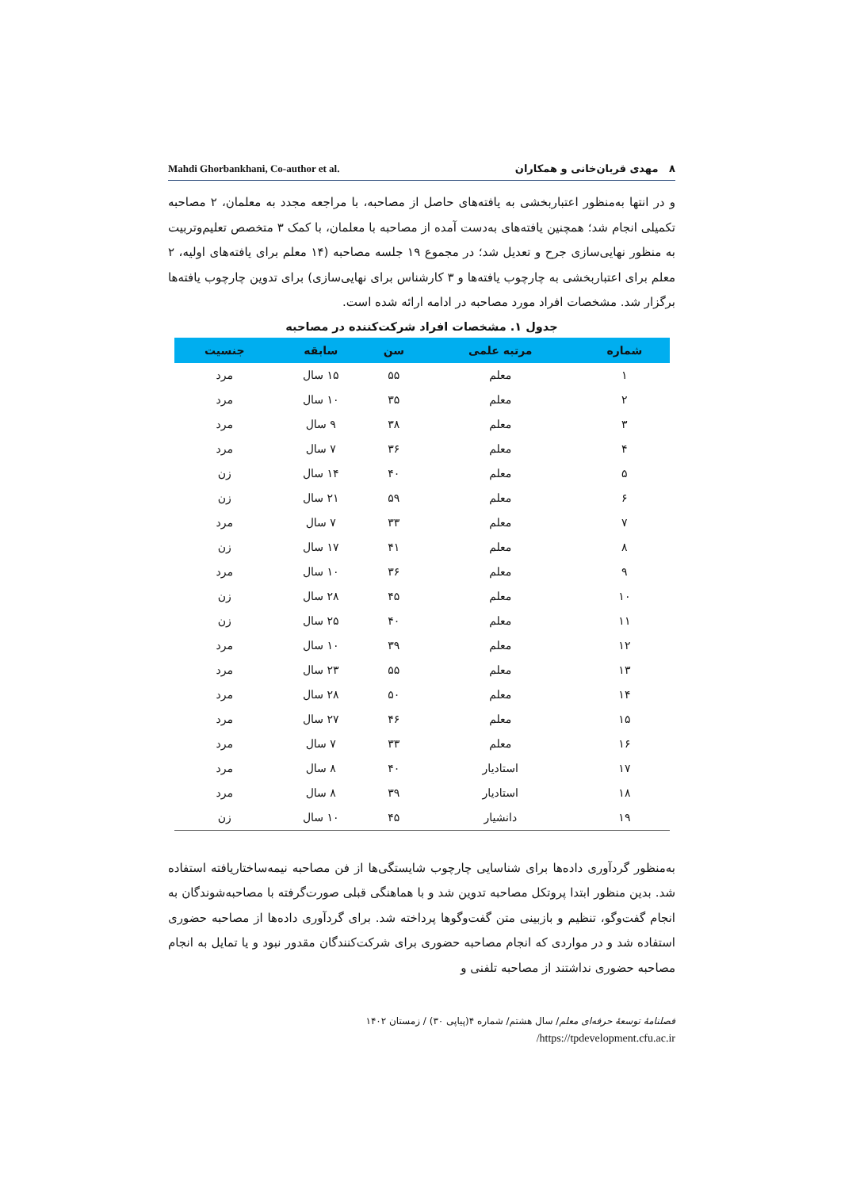Mahdi Ghorbankhani, Co-author et al. ۸ مهدی قربان‌خانی و همکاران
و در انتها به‌منظور اعتباربخشی به یافته‌های حاصل از مصاحبه، با مراجعه مجدد به معلمان، ۲ مصاحبه تکمیلی انجام شد؛ همچنین یافته‌های به‌دست آمده از مصاحبه با معلمان، با کمک ۳ متخصص تعلیم‌وتربیت به منظور نهایی‌سازی جرح و تعدیل شد؛ در مجموع ۱۹ جلسه مصاحبه (۱۴ معلم برای یافته‌های اولیه، ۲ معلم برای اعتباربخشی به چارچوب یافته‌ها و ۳ کارشناس برای نهایی‌سازی) برای تدوین چارچوب یافته‌ها برگزار شد. مشخصات افراد مورد مصاحبه در ادامه ارائه شده است.
جدول ۱. مشخصات افراد شرکت‌کننده در مصاحبه
| شماره | مرتبه علمی | سن | سابقه | جنسیت |
| --- | --- | --- | --- | --- |
| ۱ | معلم | ۵۵ | ۱۵ سال | مرد |
| ۲ | معلم | ۳۵ | ۱۰ سال | مرد |
| ۳ | معلم | ۳۸ | ۹ سال | مرد |
| ۴ | معلم | ۳۶ | ۷ سال | مرد |
| ۵ | معلم | ۴۰ | ۱۴ سال | زن |
| ۶ | معلم | ۵۹ | ۲۱ سال | زن |
| ۷ | معلم | ۳۳ | ۷ سال | مرد |
| ۸ | معلم | ۴۱ | ۱۷ سال | زن |
| ۹ | معلم | ۳۶ | ۱۰ سال | مرد |
| ۱۰ | معلم | ۴۵ | ۲۸ سال | زن |
| ۱۱ | معلم | ۴۰ | ۲۵ سال | زن |
| ۱۲ | معلم | ۳۹ | ۱۰ سال | مرد |
| ۱۳ | معلم | ۵۵ | ۲۳ سال | مرد |
| ۱۴ | معلم | ۵۰ | ۲۸ سال | مرد |
| ۱۵ | معلم | ۴۶ | ۲۷ سال | مرد |
| ۱۶ | معلم | ۳۳ | ۷ سال | مرد |
| ۱۷ | استادیار | ۴۰ | ۸ سال | مرد |
| ۱۸ | استادیار | ۳۹ | ۸ سال | مرد |
| ۱۹ | دانشیار | ۴۵ | ۱۰ سال | زن |
به‌منظور گردآوری داده‌ها برای شناسایی چارچوب شایستگی‌ها از فن مصاحبه نیمه‌ساختاریافته استفاده شد. بدین منظور ابتدا پروتکل مصاحبه تدوین شد و با هماهنگی قبلی صورت‌گرفته با مصاحبه‌شوندگان به انجام گفت‌وگو، تنظیم و بازبینی متن گفت‌وگوها پرداخته شد. برای گردآوری داده‌ها از مصاحبه حضوری استفاده شد و در مواردی که انجام مصاحبه حضوری برای شرکت‌کنندگان مقدور نبود و یا تمایل به انجام مصاحبه حضوری نداشتند از مصاحبه تلفنی و
فصلنامهٔ توسعهٔ حرفه‌ای معلم/ سال هشتم/ شماره ۴(پیاپی ۳۰) / زمستان ۱۴۰۲
https://tpdevelopment.cfu.ac.ir/